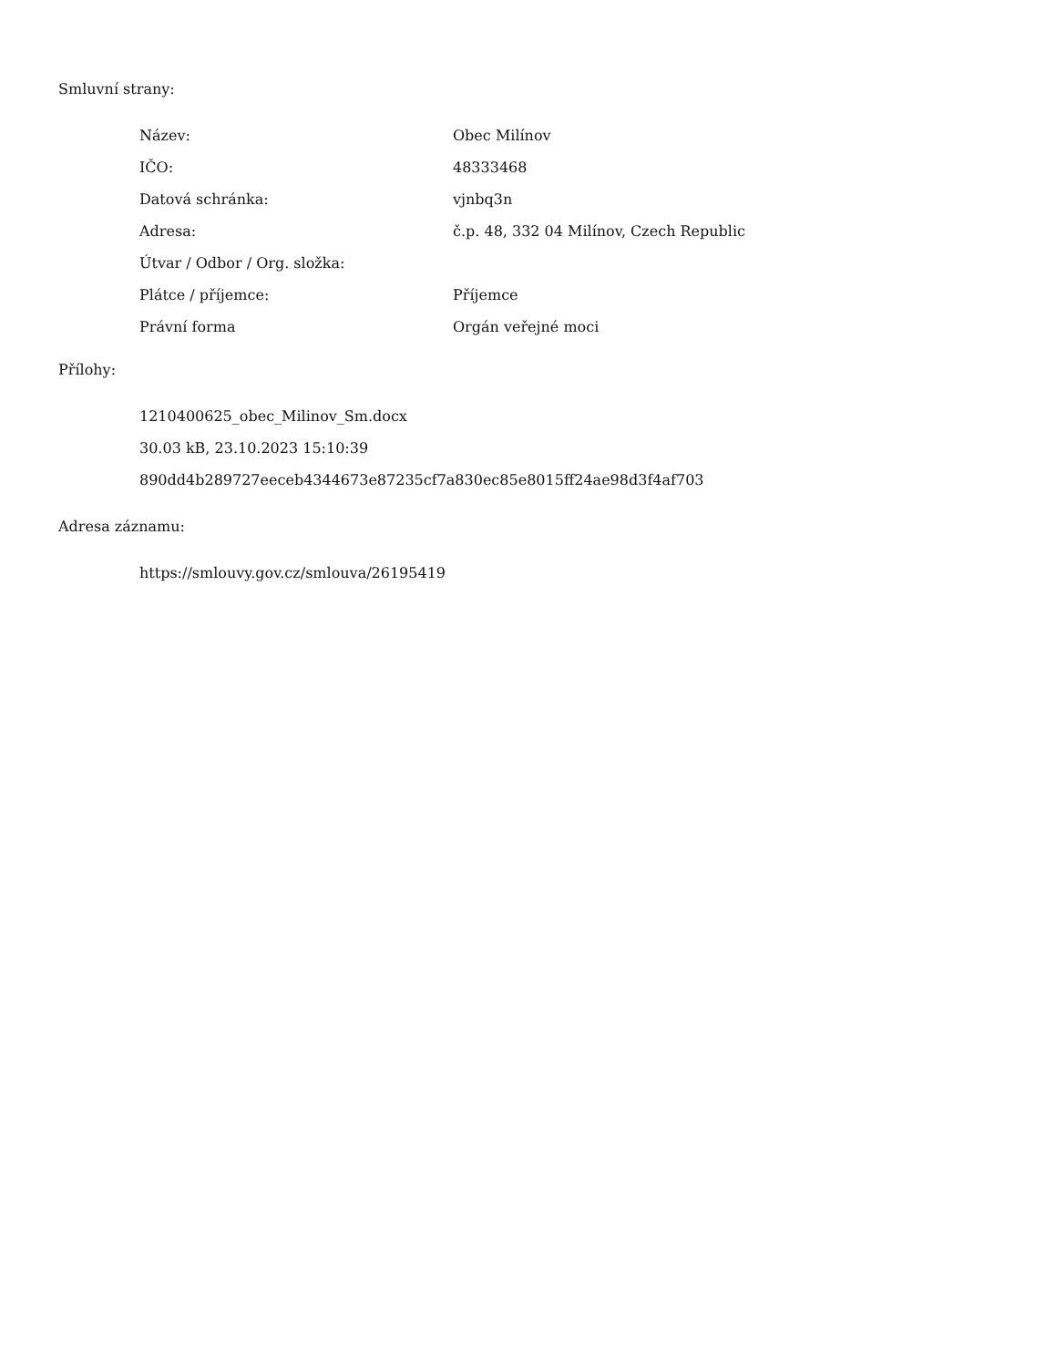Smluvní strany:
| Název: | Obec Milínov |
| IČO: | 48333468 |
| Datová schránka: | vjnbq3n |
| Adresa: | č.p. 48, 332 04 Milínov, Czech Republic |
| Útvar / Odbor / Org. složka: | |
| Plátce / příjemce: | Příjemce |
| Právní forma | Orgán veřejné moci |
Přílohy:
1210400625_obec_Milinov_Sm.docx
30.03 kB, 23.10.2023 15:10:39
890dd4b289727eeceb4344673e87235cf7a830ec85e8015ff24ae98d3f4af703
Adresa záznamu:
https://smlouvy.gov.cz/smlouva/26195419